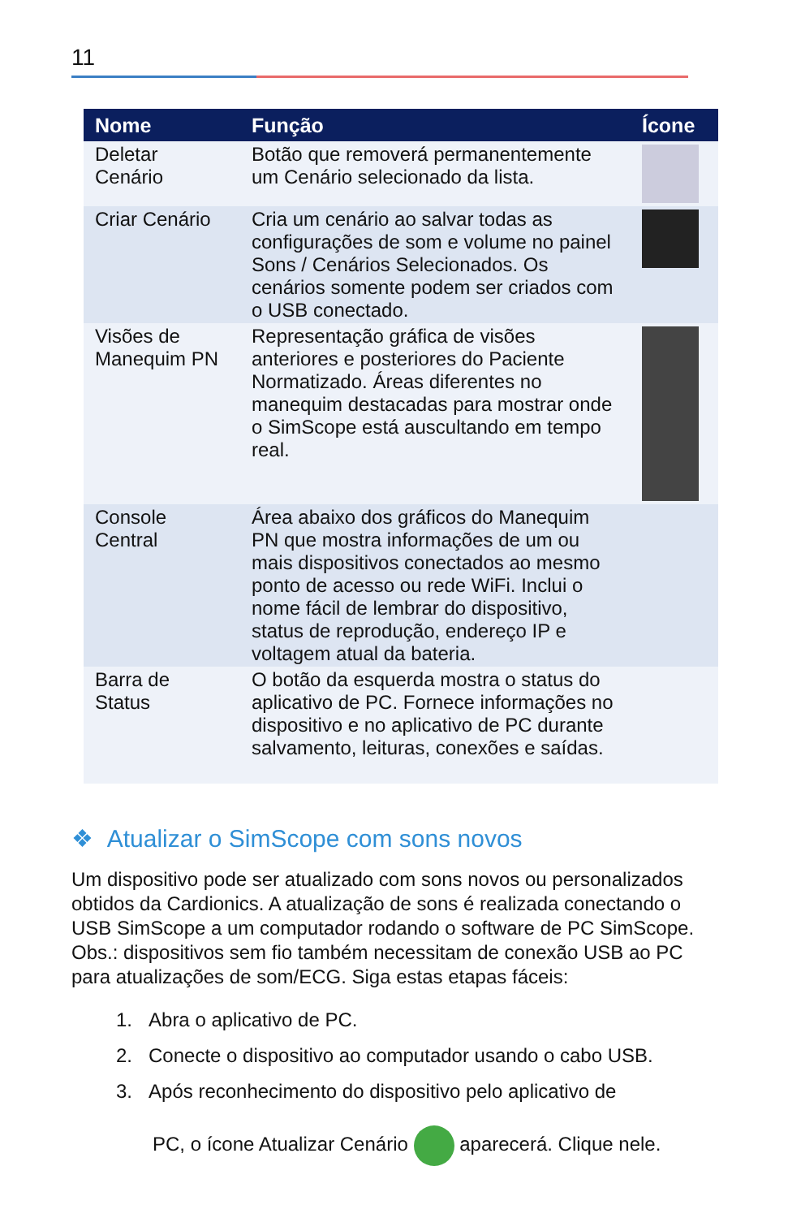11
| Nome | Função | Ícone |
| --- | --- | --- |
| Deletar Cenário | Botão que removerá permanentemente um Cenário selecionado da lista. | |
| Criar Cenário | Cria um cenário ao salvar todas as configurações de som e volume no painel Sons / Cenários Selecionados. Os cenários somente podem ser criados com o USB conectado. | |
| Visões de Manequim PN | Representação gráfica de visões anteriores e posteriores do Paciente Normatizado. Áreas diferentes no manequim destacadas para mostrar onde o SimScope está auscultando em tempo real. | |
| Console Central | Área abaixo dos gráficos do Manequim PN que mostra informações de um ou mais dispositivos conectados ao mesmo ponto de acesso ou rede WiFi. Inclui o nome fácil de lembrar do dispositivo, status de reprodução, endereço IP e voltagem atual da bateria. | |
| Barra de Status | O botão da esquerda mostra o status do aplicativo de PC. Fornece informações no dispositivo e no aplicativo de PC durante salvamento, leituras, conexões e saídas. | |
❖ Atualizar o SimScope com sons novos
Um dispositivo pode ser atualizado com sons novos ou personalizados obtidos da Cardionics. A atualização de sons é realizada conectando o USB SimScope a um computador rodando o software de PC SimScope. Obs.: dispositivos sem fio também necessitam de conexão USB ao PC para atualizações de som/ECG. Siga estas etapas fáceis:
1. Abra o aplicativo de PC.
2. Conecte o dispositivo ao computador usando o cabo USB.
3. Após reconhecimento do dispositivo pelo aplicativo de
PC, o ícone Atualizar Cenário aparecerá. Clique nele.